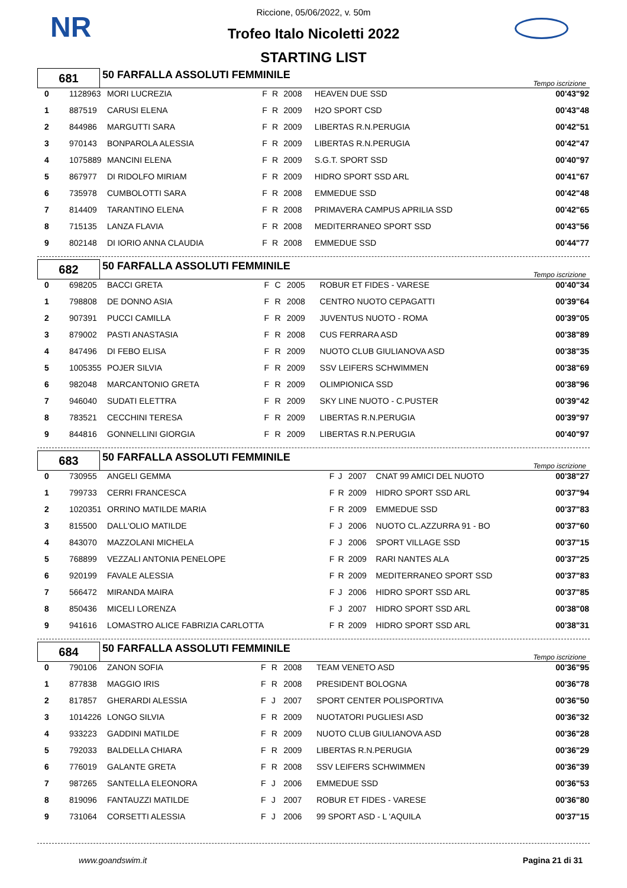NR
Riccione, 05/06/2022, v. 50m
Trofeo Italo Nicoletti 2022
STARTING LIST
| 681 | 50 FARFALLA ASSOLUTI FEMMINILE | Tempo iscrizione |
| 0 | 1128963 | MORI LUCREZIA | F | R | 2008 | HEAVEN DUE SSD | 00'43"92 |
| 1 | 887519 | CARUSI ELENA | F | R | 2009 | H2O SPORT CSD | 00'43"48 |
| 2 | 844986 | MARGUTTI SARA | F | R | 2009 | LIBERTAS R.N.PERUGIA | 00'42"51 |
| 3 | 970143 | BONPAROLA ALESSIA | F | R | 2009 | LIBERTAS R.N.PERUGIA | 00'42"47 |
| 4 | 1075889 | MANCINI ELENA | F | R | 2009 | S.G.T. SPORT SSD | 00'40"97 |
| 5 | 867977 | DI RIDOLFO MIRIAM | F | R | 2009 | HIDRO SPORT SSD ARL | 00'41"67 |
| 6 | 735978 | CUMBOLOTTI SARA | F | R | 2008 | EMMEDUE SSD | 00'42"48 |
| 7 | 814409 | TARANTINO ELENA | F | R | 2008 | PRIMAVERA CAMPUS APRILIA SSD | 00'42"65 |
| 8 | 715135 | LANZA FLAVIA | F | R | 2008 | MEDITERRANEO SPORT SSD | 00'43"56 |
| 9 | 802148 | DI IORIO ANNA CLAUDIA | F | R | 2008 | EMMEDUE SSD | 00'44"77 |
| 682 | 50 FARFALLA ASSOLUTI FEMMINILE | Tempo iscrizione |
| 0 | 698205 | BACCI GRETA | F | C | 2005 | ROBUR ET FIDES - VARESE | 00'40"34 |
| 1 | 798808 | DE DONNO ASIA | F | R | 2008 | CENTRO NUOTO CEPAGATTI | 00'39"64 |
| 2 | 907391 | PUCCI CAMILLA | F | R | 2009 | JUVENTUS NUOTO - ROMA | 00'39"05 |
| 3 | 879002 | PASTI ANASTASIA | F | R | 2008 | CUS FERRARA ASD | 00'38"89 |
| 4 | 847496 | DI FEBO ELISA | F | R | 2009 | NUOTO CLUB GIULIANOVA ASD | 00'38"35 |
| 5 | 1005355 | POJER SILVIA | F | R | 2009 | SSV LEIFERS SCHWIMMEN | 00'38"69 |
| 6 | 982048 | MARCANTONIO GRETA | F | R | 2009 | OLIMPIONICA SSD | 00'38"96 |
| 7 | 946040 | SUDATI ELETTRA | F | R | 2009 | SKY LINE NUOTO - C.PUSTER | 00'39"42 |
| 8 | 783521 | CECCHINI TERESA | F | R | 2009 | LIBERTAS R.N.PERUGIA | 00'39"97 |
| 9 | 844816 | GONNELLINI GIORGIA | F | R | 2009 | LIBERTAS R.N.PERUGIA | 00'40"97 |
| 683 | 50 FARFALLA ASSOLUTI FEMMINILE | Tempo iscrizione |
| 0 | 730955 | ANGELI GEMMA | F | J | 2007 | CNAT 99 AMICI DEL NUOTO | 00'38"27 |
| 1 | 799733 | CERRI FRANCESCA | F | R | 2009 | HIDRO SPORT SSD ARL | 00'37"94 |
| 2 | 1020351 | ORRINO MATILDE MARIA | F | R | 2009 | EMMEDUE SSD | 00'37"83 |
| 3 | 815500 | DALL'OLIO MATILDE | F | J | 2006 | NUOTO CL.AZZURRA 91 - BO | 00'37"60 |
| 4 | 843070 | MAZZOLANI MICHELA | F | J | 2006 | SPORT VILLAGE SSD | 00'37"15 |
| 5 | 768899 | VEZZALI ANTONIA PENELOPE | F | R | 2009 | RARI NANTES ALA | 00'37"25 |
| 6 | 920199 | FAVALE ALESSIA | F | R | 2009 | MEDITERRANEO SPORT SSD | 00'37"83 |
| 7 | 566472 | MIRANDA MAIRA | F | J | 2006 | HIDRO SPORT SSD ARL | 00'37"85 |
| 8 | 850436 | MICELI LORENZA | F | J | 2007 | HIDRO SPORT SSD ARL | 00'38"08 |
| 9 | 941616 | LOMASTRO ALICE FABRIZIA CARLOTTA | F | R | 2009 | HIDRO SPORT SSD ARL | 00'38"31 |
| 684 | 50 FARFALLA ASSOLUTI FEMMINILE | Tempo iscrizione |
| 0 | 790106 | ZANON SOFIA | F | R | 2008 | TEAM VENETO ASD | 00'36"95 |
| 1 | 877838 | MAGGIO IRIS | F | R | 2008 | PRESIDENT BOLOGNA | 00'36"78 |
| 2 | 817857 | GHERARDI ALESSIA | F | J | 2007 | SPORT CENTER POLISPORTIVA | 00'36"50 |
| 3 | 1014226 | LONGO SILVIA | F | R | 2009 | NUOTATORI PUGLIESI ASD | 00'36"32 |
| 4 | 933223 | GADDINI MATILDE | F | R | 2009 | NUOTO CLUB GIULIANOVA ASD | 00'36"28 |
| 5 | 792033 | BALDELLA CHIARA | F | R | 2009 | LIBERTAS R.N.PERUGIA | 00'36"29 |
| 6 | 776019 | GALANTE GRETA | F | R | 2008 | SSV LEIFERS SCHWIMMEN | 00'36"39 |
| 7 | 987265 | SANTELLA ELEONORA | F | J | 2006 | EMMEDUE SSD | 00'36"53 |
| 8 | 819096 | FANTAUZZI MATILDE | F | J | 2007 | ROBUR ET FIDES - VARESE | 00'36"80 |
| 9 | 731064 | CORSETTI ALESSIA | F | J | 2006 | 99 SPORT ASD - L 'AQUILA | 00'37"15 |
www.goandswim.it Pagina 21 di 31